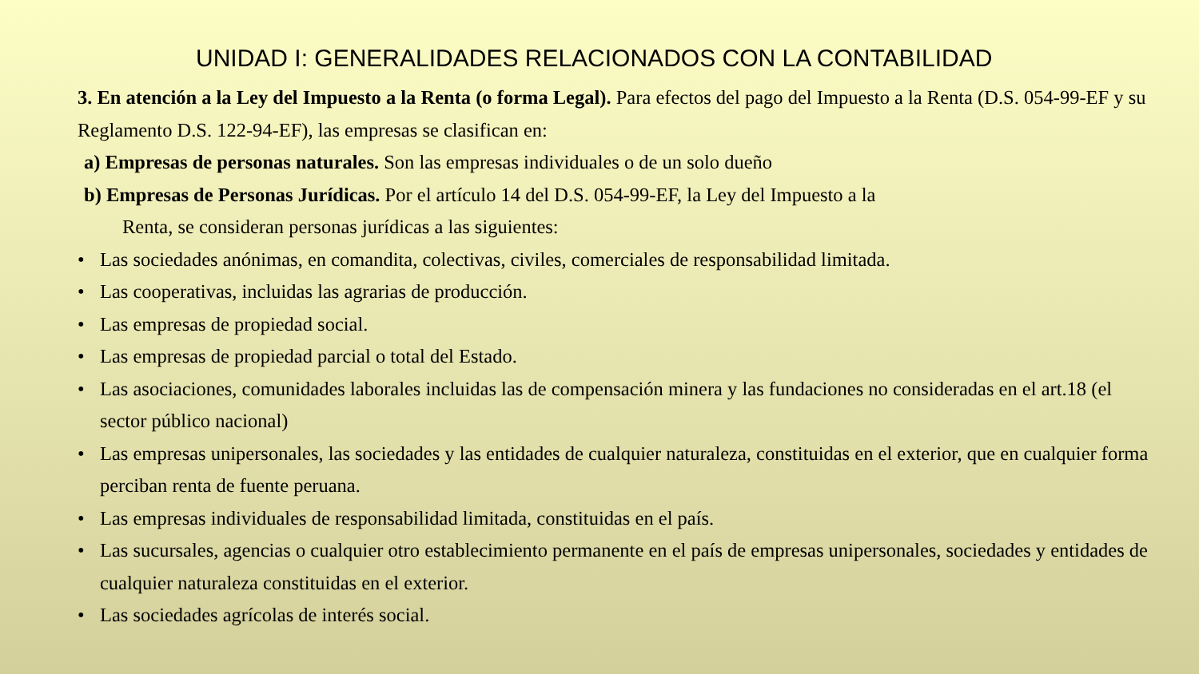UNIDAD I: GENERALIDADES RELACIONADOS CON LA CONTABILIDAD
3. En atención a la Ley del Impuesto a la Renta (o forma Legal). Para efectos del pago del Impuesto a la Renta (D.S. 054-99-EF y su Reglamento D.S. 122-94-EF), las empresas se clasifican en:
a) Empresas de personas naturales. Son las empresas individuales o de un solo dueño
b) Empresas de Personas Jurídicas. Por el artículo 14 del D.S. 054-99-EF, la Ley del Impuesto a la
Renta, se consideran personas jurídicas a las siguientes:
• Las sociedades anónimas, en comandita, colectivas, civiles, comerciales de responsabilidad limitada.
• Las cooperativas, incluidas las agrarias de producción.
• Las empresas de propiedad social.
• Las empresas de propiedad parcial o total del Estado.
• Las asociaciones, comunidades laborales incluidas las de compensación minera y las fundaciones no consideradas en el art.18 (el sector público nacional)
• Las empresas unipersonales, las sociedades y las entidades de cualquier naturaleza, constituidas en el exterior, que en cualquier forma perciban renta de fuente peruana.
• Las empresas individuales de responsabilidad limitada, constituidas en el país.
• Las sucursales, agencias o cualquier otro establecimiento permanente en el país de empresas unipersonales, sociedades y entidades de cualquier naturaleza constituidas en el exterior.
• Las sociedades agrícolas de interés social.